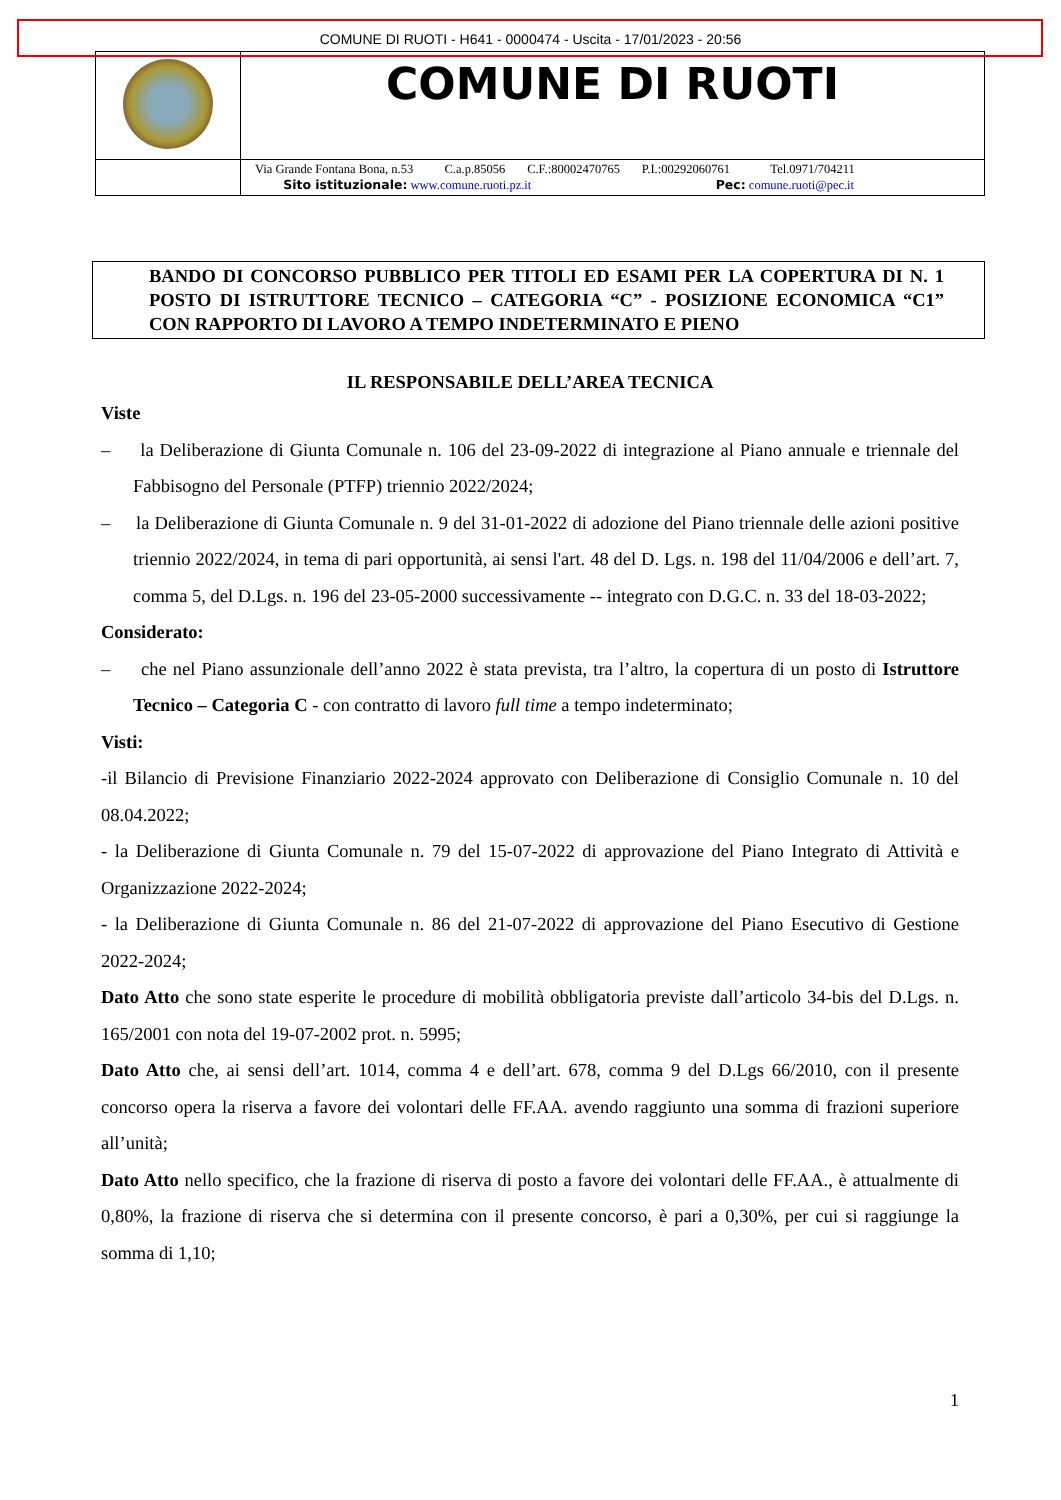COMUNE DI RUOTI - H641 - 0000474 - Uscita - 17/01/2023 - 20:56
| | COMUNE DI RUOTI |
| | Via Grande Fontana Bona, n.53 C.a.p.85056 C.F.:80002470765 P.I.:00292060761 Tel.0971/704211 Sito istituzionale: www.comune.ruoti.pz.it Pec: comune.ruoti@pec.it |
BANDO DI CONCORSO PUBBLICO PER TITOLI ED ESAMI PER LA COPERTURA DI N. 1 POSTO DI ISTRUTTORE TECNICO – CATEGORIA “C” - POSIZIONE ECONOMICA “C1” CON RAPPORTO DI LAVORO A TEMPO INDETERMINATO E PIENO
IL RESPONSABILE DELL’AREA TECNICA
Viste
– la Deliberazione di Giunta Comunale n. 106 del 23-09-2022 di integrazione al Piano annuale e triennale del Fabbisogno del Personale (PTFP) triennio 2022/2024;
– la Deliberazione di Giunta Comunale n. 9 del 31-01-2022 di adozione del Piano triennale delle azioni positive triennio 2022/2024, in tema di pari opportunità, ai sensi l'art. 48 del D. Lgs. n. 198 del 11/04/2006 e dell’art. 7, comma 5, del D.Lgs. n. 196 del 23-05-2000 successivamente -- integrato con D.G.C. n. 33 del 18-03-2022;
Considerato:
– che nel Piano assunzionale dell’anno 2022 è stata prevista, tra l’altro, la copertura di un posto di Istruttore Tecnico – Categoria C - con contratto di lavoro full time a tempo indeterminato;
Visti:
-il Bilancio di Previsione Finanziario 2022-2024 approvato con Deliberazione di Consiglio Comunale n. 10 del 08.04.2022;
- la Deliberazione di Giunta Comunale n. 79 del 15-07-2022 di approvazione del Piano Integrato di Attività e Organizzazione 2022-2024;
- la Deliberazione di Giunta Comunale n. 86 del 21-07-2022 di approvazione del Piano Esecutivo di Gestione 2022-2024;
Dato Atto che sono state esperite le procedure di mobilità obbligatoria previste dall’articolo 34-bis del D.Lgs. n. 165/2001 con nota del 19-07-2002 prot. n. 5995;
Dato Atto che, ai sensi dell’art. 1014, comma 4 e dell’art. 678, comma 9 del D.Lgs 66/2010, con il presente concorso opera la riserva a favore dei volontari delle FF.AA. avendo raggiunto una somma di frazioni superiore all’unità;
Dato Atto nello specifico, che la frazione di riserva di posto a favore dei volontari delle FF.AA., è attualmente di 0,80%, la frazione di riserva che si determina con il presente concorso, è pari a 0,30%, per cui si raggiunge la somma di 1,10;
1